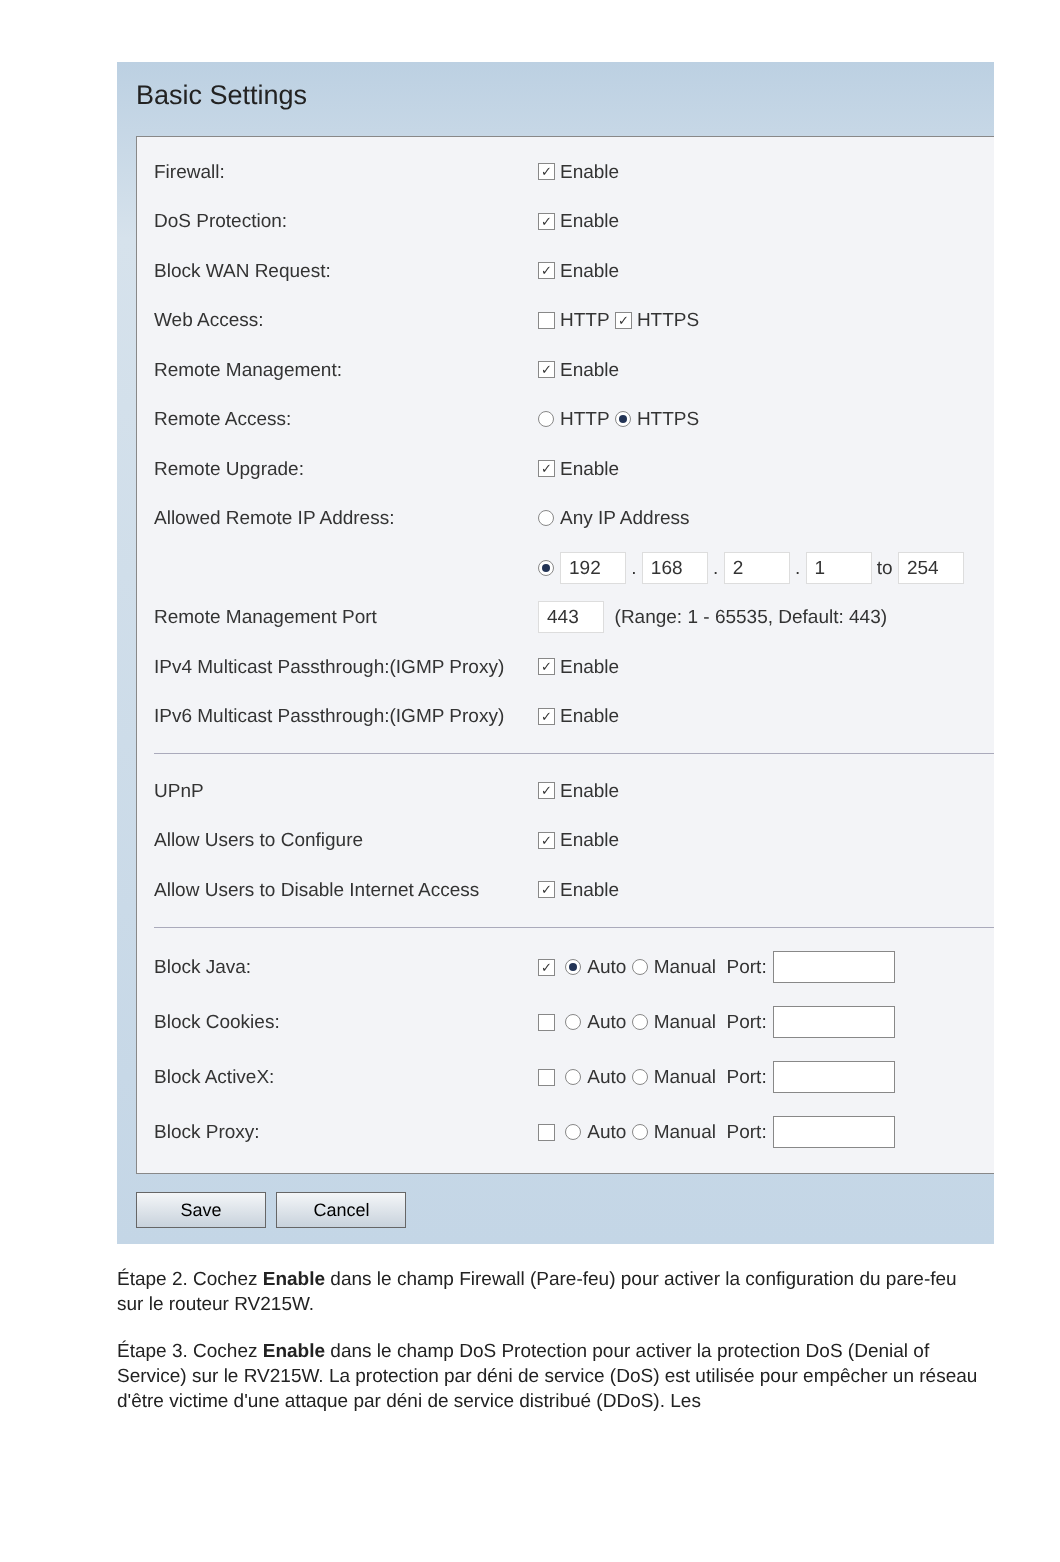Basic Settings
Firewall: ✓ Enable
DoS Protection: ✓ Enable
Block WAN Request: ✓ Enable
Web Access: HTTP ✓ HTTPS
Remote Management: ✓ Enable
Remote Access: HTTP HTTPS
Remote Upgrade: ✓ Enable
Allowed Remote IP Address: Any IP Address
192 . 168 . 2 . 1 to 254
Remote Management Port 443 (Range: 1 - 65535, Default: 443)
IPv4 Multicast Passthrough:(IGMP Proxy) ✓ Enable
IPv6 Multicast Passthrough:(IGMP Proxy) ✓ Enable
UPnP ✓ Enable
Allow Users to Configure ✓ Enable
Allow Users to Disable Internet Access ✓ Enable
Block Java: ✓ Auto Manual Port:
Block Cookies: Auto Manual Port:
Block ActiveX: Auto Manual Port:
Block Proxy: Auto Manual Port:
Save Cancel
Étape 2. Cochez Enable dans le champ Firewall (Pare-feu) pour activer la configuration du pare-feu sur le routeur RV215W.
Étape 3. Cochez Enable dans le champ DoS Protection pour activer la protection DoS (Denial of Service) sur le RV215W. La protection par déni de service (DoS) est utilisée pour empêcher un réseau d'être victime d'une attaque par déni de service distribué (DDoS). Les